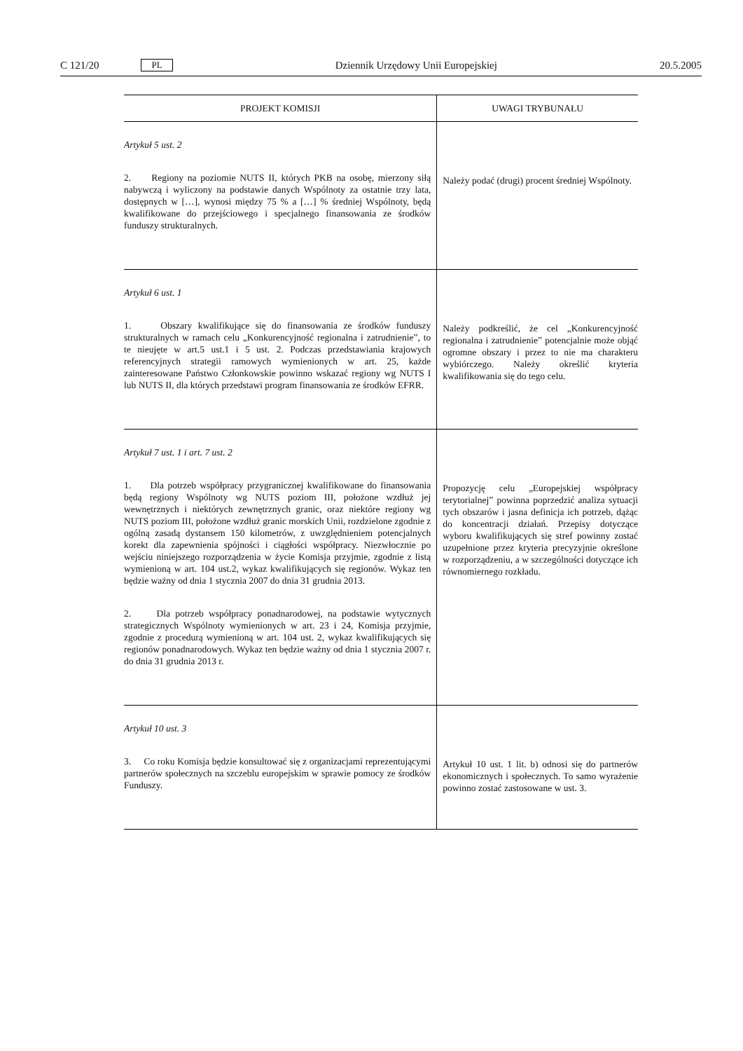C 121/20 PL Dziennik Urzędowy Unii Europejskiej 20.5.2005
| PROJEKT KOMISJI | UWAGI TRYBUNAŁU |
| --- | --- |
| Artykuł 5 ust. 2 2. Regiony na poziomie NUTS II, których PKB na osobę, mierzony siłą nabywczą i wyliczony na podstawie danych Wspólnoty za ostatnie trzy lata, dostępnych w […], wynosi między 75 % a […] % średniej Wspólnoty, będą kwalifikowane do przejściowego i specjalnego finansowania ze środków funduszy strukturalnych. | Należy podać (drugi) procent średniej Wspólnoty. |
| Artykuł 6 ust. 1 1. Obszary kwalifikujące się do finansowania ze środków funduszy strukturalnych w ramach celu „Konkurencyjność regionalna i zatrudnienie”, to te nieujęte w art.5 ust.1 i 5 ust. 2. Podczas przedstawiania krajowych referencyjnych strategii ramowych wymienionych w art. 25, każde zainteresowane Państwo Członkowskie powinno wskazać regiony wg NUTS I lub NUTS II, dla których przedstawi program finansowania ze środków EFRR. | Należy podkreślić, że cel „Konkurencyjność regionalna i zatrudnienie” potencjalnie może objąć ogromne obszary i przez to nie ma charakteru wybiórczego. Należy określić kryteria kwalifikowania się do tego celu. |
| Artykuł 7 ust. 1 i art. 7 ust. 2 1. Dla potrzeb współpracy przygranicznej kwalifikowane do finansowania będą regiony Wspólnoty wg NUTS poziom III, położone wzdłuż jej wewnętrznych i niektórych zewnętrznych granic, oraz niektóre regiony wg NUTS poziom III, położone wzdłuż granic morskich Unii, rozdzielone zgodnie z ogólną zasadą dystansem 150 kilometrów, z uwzględnieniem potencjalnych korekt dla zapewnienia spójności i ciągłości współpracy. Niezwłocznie po wejściu niniejszego rozporządzenia w życie Komisja przyjmie, zgodnie z listą wymienioną w art. 104 ust.2, wykaz kwalifikujących się regionów. Wykaz ten będzie ważny od dnia 1 stycznia 2007 do dnia 31 grudnia 2013. 2. Dla potrzeb współpracy ponadnarodowej, na podstawie wytycznych strategicznych Wspólnoty wymienionych w art. 23 i 24, Komisja przyjmie, zgodnie z procedurą wymienioną w art. 104 ust. 2, wykaz kwalifikujących się regionów ponadnarodowych. Wykaz ten będzie ważny od dnia 1 stycznia 2007 r. do dnia 31 grudnia 2013 r. | Propozycję celu „Europejskiej współpracy terytorialnej” powinna poprzedzić analiza sytuacji tych obszarów i jasna definicja ich potrzeb, dążąc do koncentracji działań. Przepisy dotyczące wyboru kwalifikujących się stref powinny zostać uzupełnione przez kryteria precyzyjnie określone w rozporządzeniu, a w szczególności dotyczące ich równomiernego rozkładu. |
| Artykuł 10 ust. 3 3. Co roku Komisja będzie konsultować się z organizacjami reprezentującymi partnerów społecznych na szczeblu europejskim w sprawie pomocy ze środków Funduszy. | Artykuł 10 ust. 1 lit. b) odnosi się do partnerów ekonomicznych i społecznych. To samo wyrażenie powinno zostać zastosowane w ust. 3. |